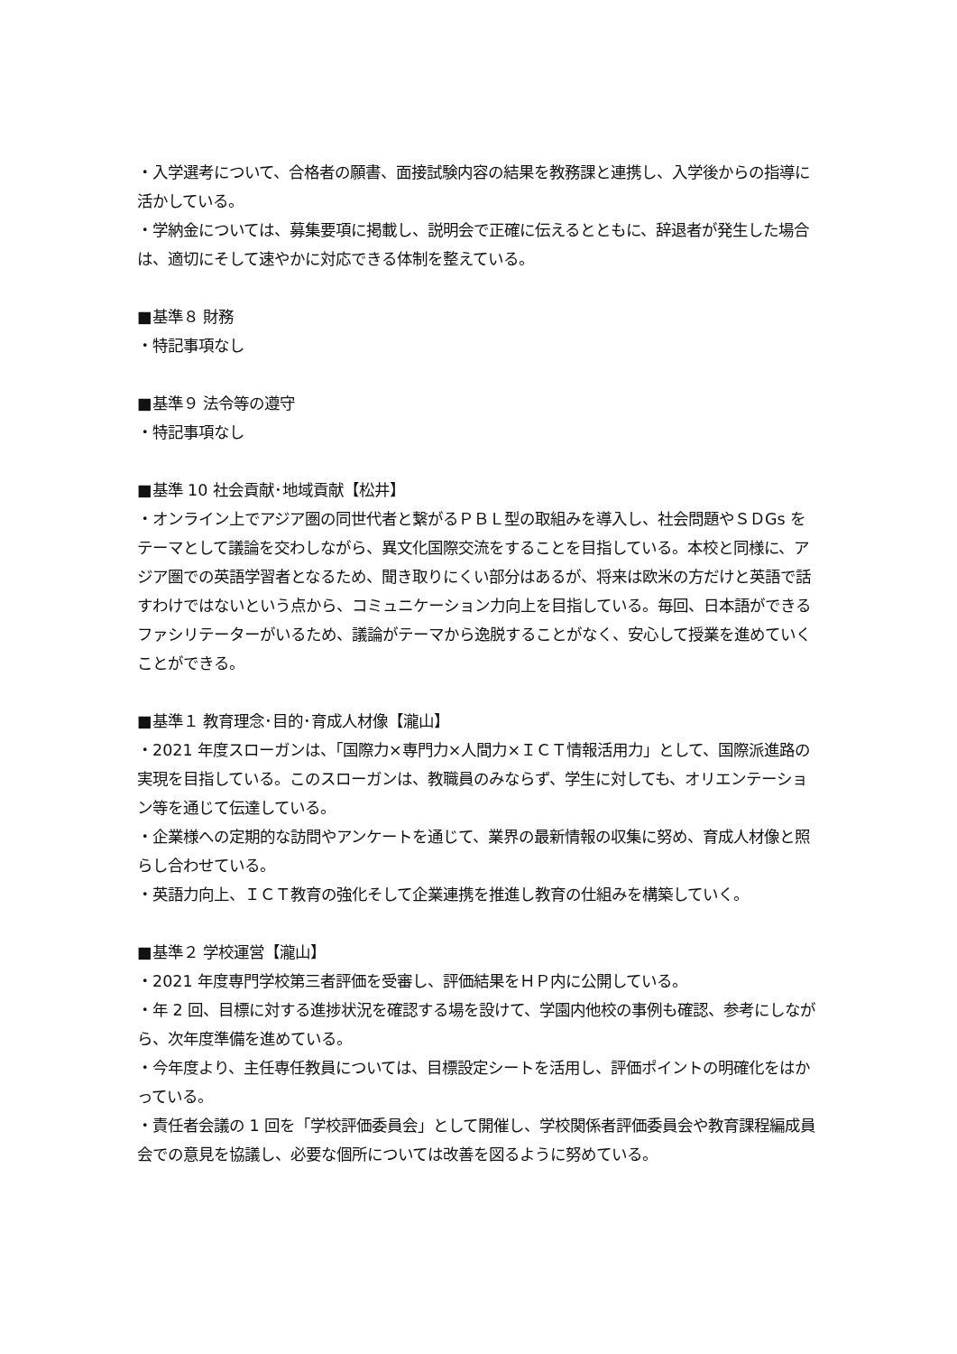・入学選考について、合格者の願書、面接試験内容の結果を教務課と連携し、入学後からの指導に活かしている。
・学納金については、募集要項に掲載し、説明会で正確に伝えるとともに、辞退者が発生した場合は、適切にそして速やかに対応できる体制を整えている。
■基準８ 財務
・特記事項なし
■基準９ 法令等の遵守
・特記事項なし
■基準 10 社会貢献･地域貢献【松井】
・オンライン上でアジア圏の同世代者と繋がるＰＢＬ型の取組みを導入し、社会問題やＳＤGs をテーマとして議論を交わしながら、異文化国際交流をすることを目指している。本校と同様に、アジア圏での英語学習者となるため、聞き取りにくい部分はあるが、将来は欧米の方だけと英語で話すわけではないという点から、コミュニケーション力向上を目指している。毎回、日本語ができるファシリテーターがいるため、議論がテーマから逸脱することがなく、安心して授業を進めていくことができる。
■基準１ 教育理念･目的･育成人材像【瀧山】
・2021 年度スローガンは、「国際力×専門力×人間力×ＩＣＴ情報活用力」として、国際派進路の実現を目指している。このスローガンは、教職員のみならず、学生に対しても、オリエンテーション等を通じて伝達している。
・企業様への定期的な訪問やアンケートを通じて、業界の最新情報の収集に努め、育成人材像と照らし合わせている。
・英語力向上、ＩＣＴ教育の強化そして企業連携を推進し教育の仕組みを構築していく。
■基準２ 学校運営【瀧山】
・2021 年度専門学校第三者評価を受審し、評価結果をＨＰ内に公開している。
・年 2 回、目標に対する進捗状況を確認する場を設けて、学園内他校の事例も確認、参考にしながら、次年度準備を進めている。
・今年度より、主任専任教員については、目標設定シートを活用し、評価ポイントの明確化をはかっている。
・責任者会議の 1 回を「学校評価委員会」として開催し、学校関係者評価委員会や教育課程編成員会での意見を協議し、必要な個所については改善を図るように努めている。